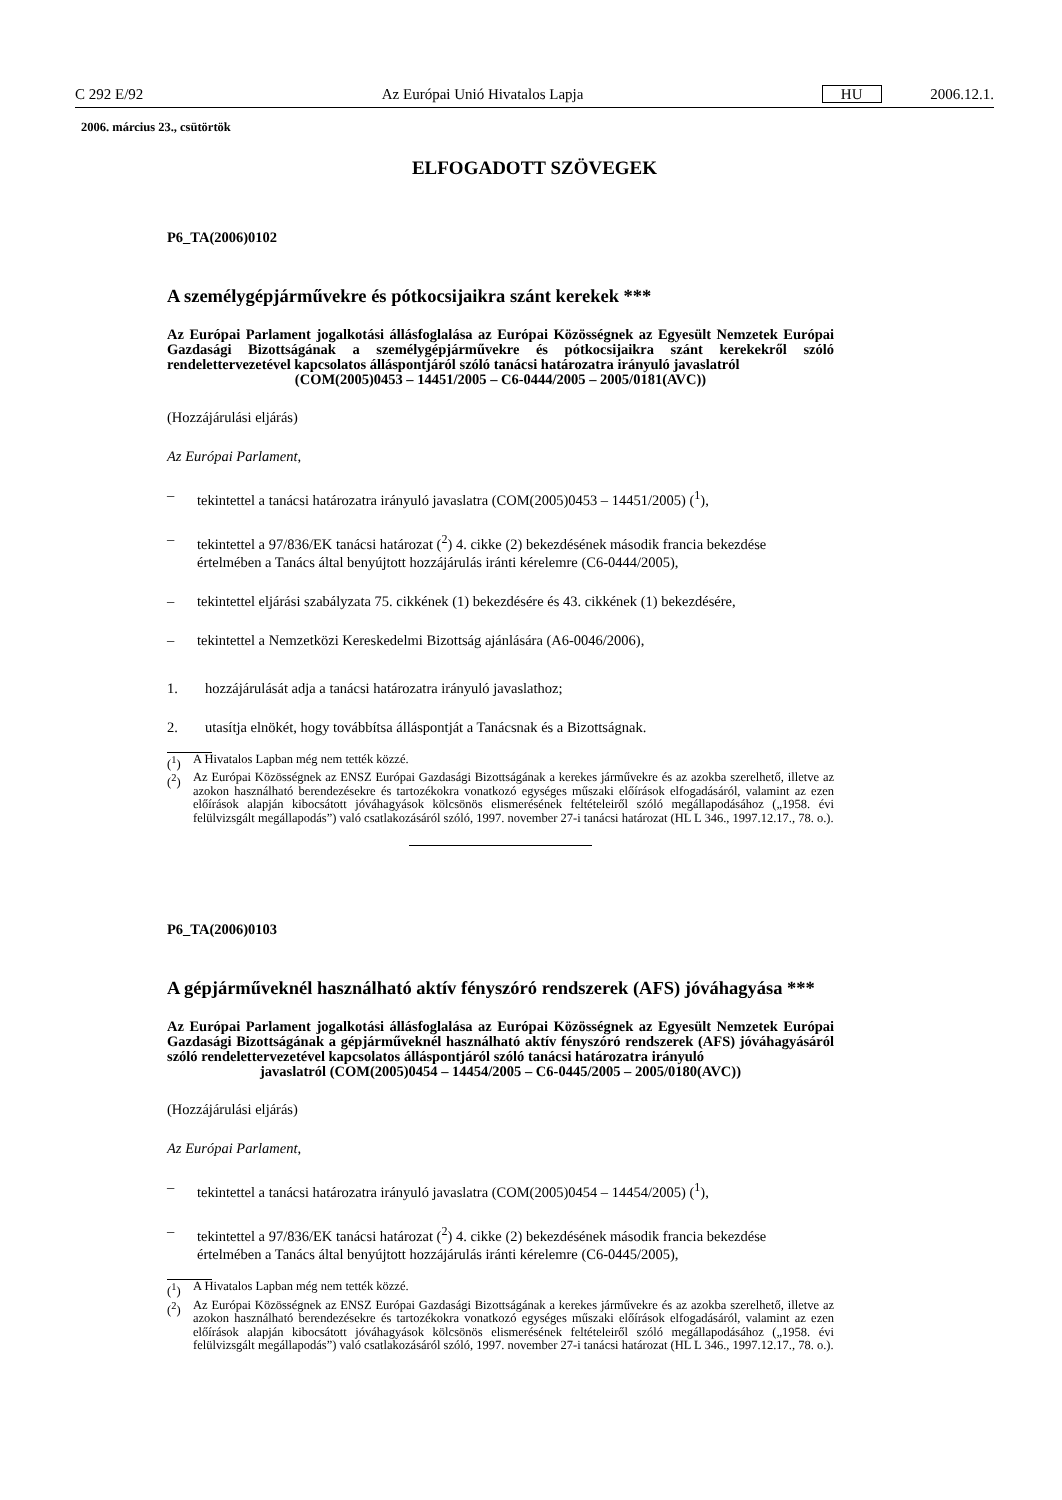C 292 E/92 Az Európai Unió Hivatalos Lapja HU 2006.12.1.
2006. március 23., csütörtök
ELFOGADOTT SZÖVEGEK
P6_TA(2006)0102
A személygépjárművekre és pótkocsijaikra szánt kerekek ***
Az Európai Parlament jogalkotási állásfoglalása az Európai Közösségnek az Egyesült Nemzetek Európai Gazdasági Bizottságának a személygépjárművekre és pótkocsijaikra szánt kerekekről szóló rendelettervezetével kapcsolatos álláspontjáról szóló tanácsi határozatra irányuló javaslatról
(COM(2005)0453 – 14451/2005 – C6-0444/2005 – 2005/0181(AVC))
(Hozzájárulási eljárás)
Az Európai Parlament,
– tekintettel a tanácsi határozatra irányuló javaslatra (COM(2005)0453 – 14451/2005) (<sup>1</sup>),
– tekintettel a 97/836/EK tanácsi határozat (<sup>2</sup>) 4. cikke (2) bekezdésének második francia bekezdése értelmében a Tanács által benyújtott hozzájárulás iránti kérelemre (C6-0444/2005),
– tekintettel eljárási szabályzata 75. cikkének (1) bekezdésére és 43. cikkének (1) bekezdésére,
– tekintettel a Nemzetközi Kereskedelmi Bizottság ajánlására (A6-0046/2006),
1. hozzájárulását adja a tanácsi határozatra irányuló javaslathoz;
2. utasítja elnökét, hogy továbbítsa álláspontját a Tanácsnak és a Bizottságnak.
(<sup>1</sup>) A Hivatalos Lapban még nem tették közzé.
(<sup>2</sup>) Az Európai Közösségnek az ENSZ Európai Gazdasági Bizottságának a kerekes járművekre és az azokba szerelhető, illetve az azokon használható berendezésekre és tartozékokra vonatkozó egységes műszaki előírások elfogadásáról, valamint az ezen előírások alapján kibocsátott jóváhagyások kölcsönös elismerésének feltételeiről szóló megállapodásához („1958. évi felülvizsgált megállapodás”) való csatlakozásáról szóló, 1997. november 27-i tanácsi határozat (HL L 346., 1997.12.17., 78. o.).
P6_TA(2006)0103
A gépjárműveknél használható aktív fényszóró rendszerek (AFS) jóváhagyása ***
Az Európai Parlament jogalkotási állásfoglalása az Európai Közösségnek az Egyesült Nemzetek Európai Gazdasági Bizottságának a gépjárműveknél használható aktív fényszóró rendszerek (AFS) jóváhagyásáról szóló rendelettervezetével kapcsolatos álláspontjáról szóló tanácsi határozatra irányuló
javaslatról (COM(2005)0454 – 14454/2005 – C6-0445/2005 – 2005/0180(AVC))
(Hozzájárulási eljárás)
Az Európai Parlament,
– tekintettel a tanácsi határozatra irányuló javaslatra (COM(2005)0454 – 14454/2005) (<sup>1</sup>),
– tekintettel a 97/836/EK tanácsi határozat (<sup>2</sup>) 4. cikke (2) bekezdésének második francia bekezdése értelmében a Tanács által benyújtott hozzájárulás iránti kérelemre (C6-0445/2005),
(<sup>1</sup>) A Hivatalos Lapban még nem tették közzé.
(<sup>2</sup>) Az Európai Közösségnek az ENSZ Európai Gazdasági Bizottságának a kerekes járművekre és az azokba szerelhető, illetve az azokon használható berendezésekre és tartozékokra vonatkozó egységes műszaki előírások elfogadásáról, valamint az ezen előírások alapján kibocsátott jóváhagyások kölcsönös elismerésének feltételeiről szóló megállapodásához („1958. évi felülvizsgált megállapodás”) való csatlakozásáról szóló, 1997. november 27-i tanácsi határozat (HL L 346., 1997.12.17., 78. o.).